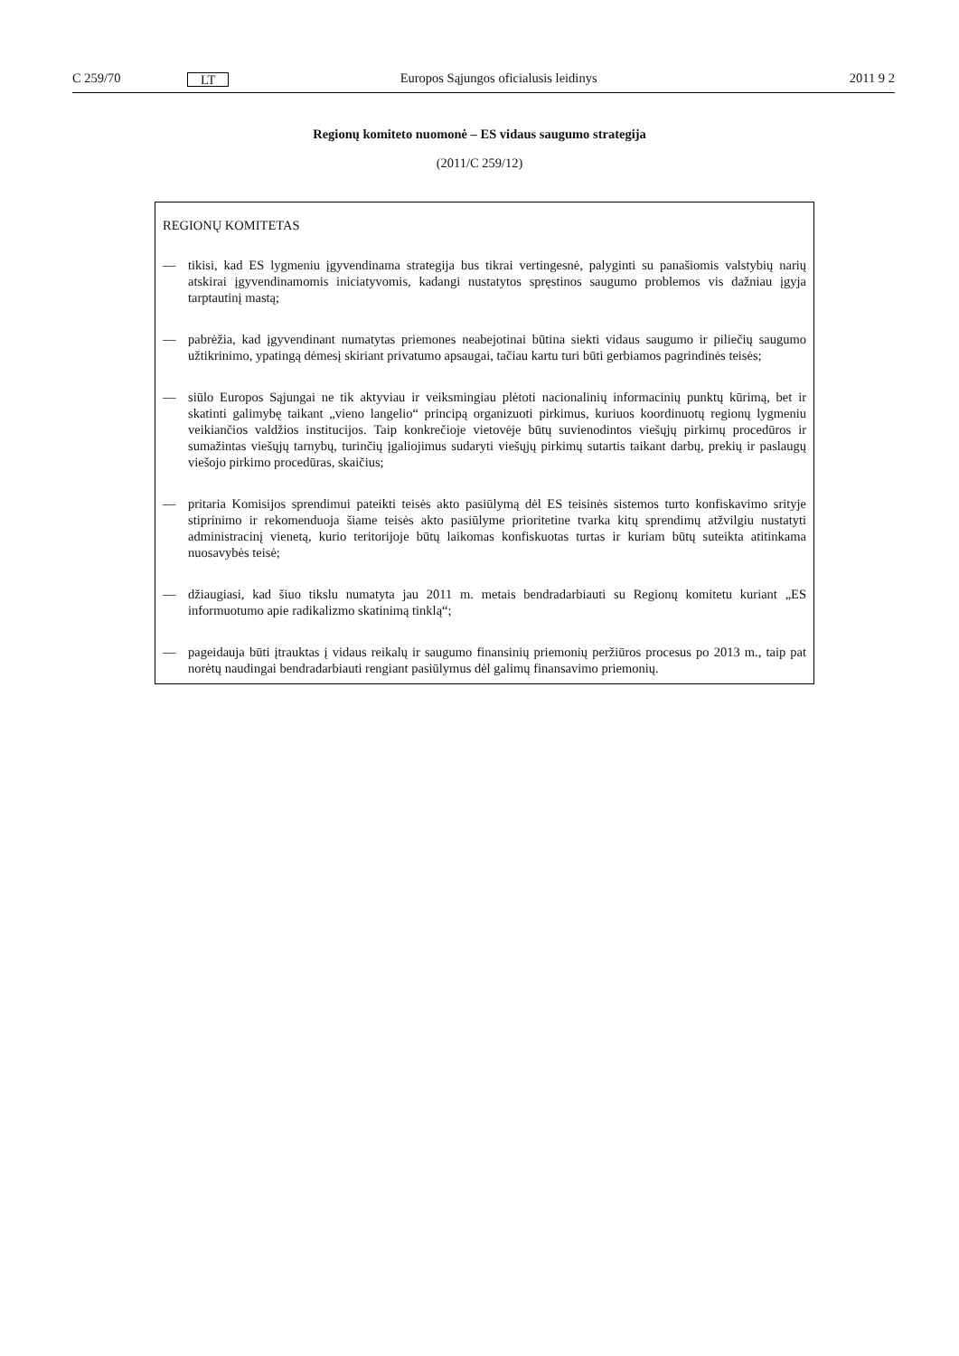C 259/70 LT Europos Sąjungos oficialusis leidinys 2011 9 2
Regionų komiteto nuomonė – ES vidaus saugumo strategija
(2011/C 259/12)
REGIONŲ KOMITETAS
— tikisi, kad ES lygmeniu įgyvendinama strategija bus tikrai vertingesnė, palyginti su panašiomis valstybių narių atskirai įgyvendinamomis iniciatyvomis, kadangi nustatytos spręstinos saugumo problemos vis dažniau įgyja tarptautinį mastą;
— pabrėžia, kad įgyvendinant numatytas priemones neabejotinai būtina siekti vidaus saugumo ir piliečių saugumo užtikrinimo, ypatingą dėmesį skiriant privatumo apsaugai, tačiau kartu turi būti gerbiamos pagrindinės teisės;
— siūlo Europos Sąjungai ne tik aktyviau ir veiksmingiau plėtoti nacionalinių informacinių punktų kūrimą, bet ir skatinti galimybę taikant „vieno langelio“ principą organizuoti pirkimus, kuriuos koordinuotų regionų lygmeniu veikiančios valdžios institucijos. Taip konkrečioje vietovėje būtų suvienodintos viešųjų pirkimų procedūros ir sumažintas viešųjų tarnybų, turinčių įgaliojimus sudaryti viešųjų pirkimų sutartis taikant darbų, prekių ir paslaugų viešojo pirkimo procedūras, skaičius;
— pritaria Komisijos sprendimui pateikti teisės akto pasiūlymą dėl ES teisinės sistemos turto konfiskavimo srityje stiprinimo ir rekomenduoja šiame teisės akto pasiūlyme prioritetine tvarka kitų sprendimų atžvilgiu nustatyti administracinį vienetą, kurio teritorijoje būtų laikomas konfiskuotas turtas ir kuriam būtų suteikta atitinkama nuosavybės teisė;
— džiaugiasi, kad šiuo tikslu numatyta jau 2011 m. metais bendradarbiauti su Regionų komitetu kuriant „ES informuotumo apie radikalizmo skatinimą tinklą“;
— pageidauja būti įtrauktas į vidaus reikalų ir saugumo finansinių priemonių peržiūros procesus po 2013 m., taip pat norėtų naudingai bendradarbiauti rengiant pasiūlymus dėl galimų finansavimo priemonių.